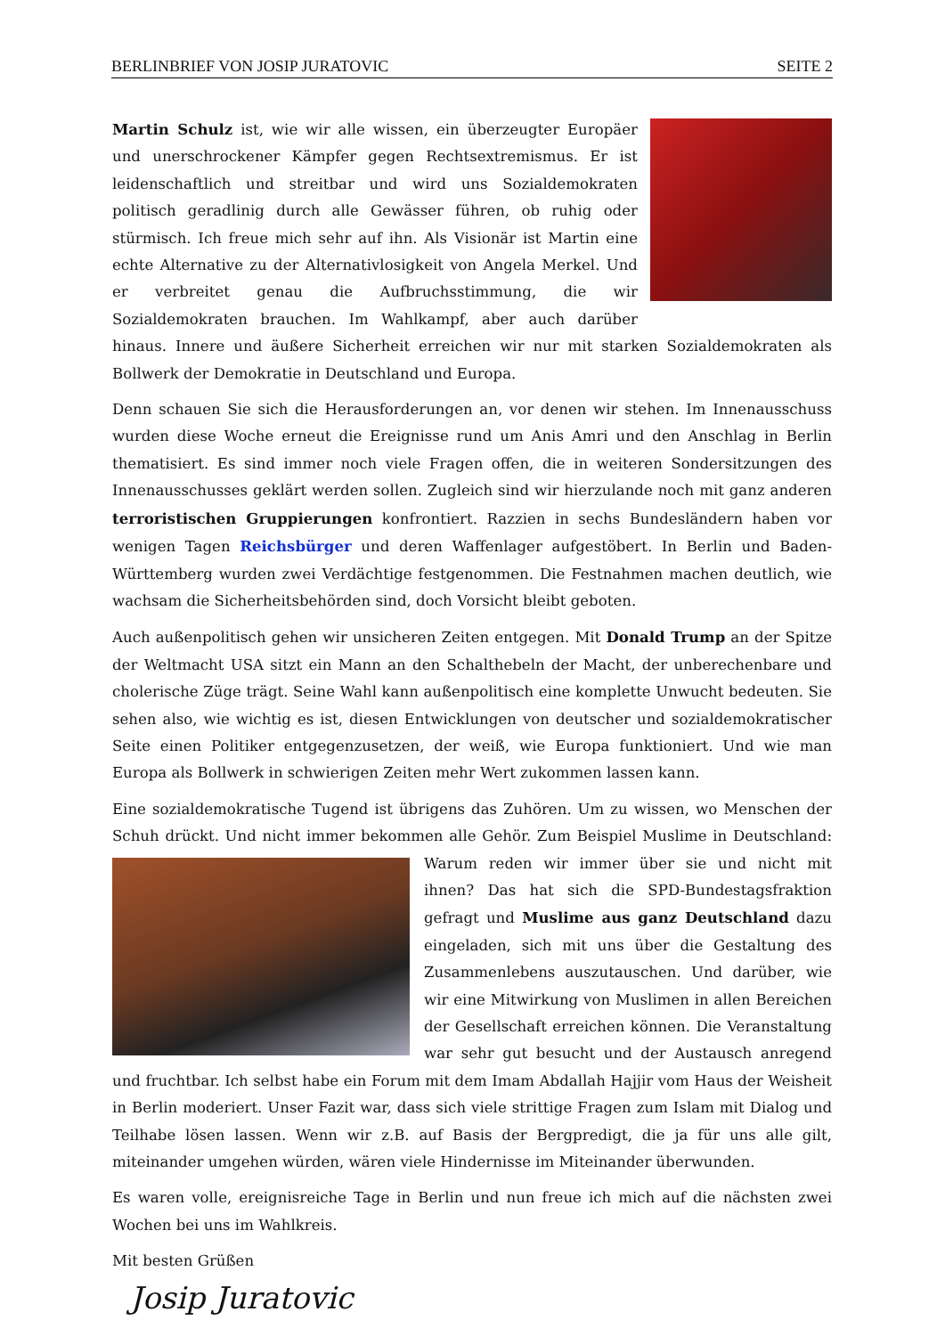BERLINBRIEF VON JOSIP JURATOVIC SEITE 2
Martin Schulz ist, wie wir alle wissen, ein überzeugter Europäer und unerschrockener Kämpfer gegen Rechtsextremismus. Er ist leidenschaftlich und streitbar und wird uns Sozialdemokraten politisch geradlinig durch alle Gewässer führen, ob ruhig oder stürmisch. Ich freue mich sehr auf ihn. Als Visionär ist Martin eine echte Alternative zu der Alternativlosigkeit von Angela Merkel. Und er verbreitet genau die Aufbruchsstimmung, die wir Sozialdemokraten brauchen. Im Wahlkampf, aber auch darüber hinaus. Innere und äußere Sicherheit erreichen wir nur mit starken Sozialdemokraten als Bollwerk der Demokratie in Deutschland und Europa.
Denn schauen Sie sich die Herausforderungen an, vor denen wir stehen. Im Innenausschuss wurden diese Woche erneut die Ereignisse rund um Anis Amri und den Anschlag in Berlin thematisiert. Es sind immer noch viele Fragen offen, die in weiteren Sondersitzungen des Innenausschusses geklärt werden sollen. Zugleich sind wir hierzulande noch mit ganz anderen terroristischen Gruppierungen konfrontiert. Razzien in sechs Bundesländern haben vor wenigen Tagen Reichsbürger und deren Waffenlager aufgestöbert. In Berlin und Baden-Württemberg wurden zwei Verdächtige festgenommen. Die Festnahmen machen deutlich, wie wachsam die Sicherheitsbehörden sind, doch Vorsicht bleibt geboten.
Auch außenpolitisch gehen wir unsicheren Zeiten entgegen. Mit Donald Trump an der Spitze der Weltmacht USA sitzt ein Mann an den Schalthebeln der Macht, der unberechenbare und cholerische Züge trägt. Seine Wahl kann außenpolitisch eine komplette Unwucht bedeuten. Sie sehen also, wie wichtig es ist, diesen Entwicklungen von deutscher und sozialdemokratischer Seite einen Politiker entgegenzusetzen, der weiß, wie Europa funktioniert. Und wie man Europa als Bollwerk in schwierigen Zeiten mehr Wert zukommen lassen kann.
Eine sozialdemokratische Tugend ist übrigens das Zuhören. Um zu wissen, wo Menschen der Schuh drückt. Und nicht immer bekommen alle Gehör. Zum Beispiel Muslime in Deutschland: Warum reden wir immer über sie und nicht mit ihnen? Das hat sich die SPD-Bundestagsfraktion gefragt und Muslime aus ganz Deutschland dazu eingeladen, sich mit uns über die Gestaltung des Zusammenlebens auszutauschen. Und darüber, wie wir eine Mitwirkung von Muslimen in allen Bereichen der Gesellschaft erreichen können. Die Veranstaltung war sehr gut besucht und der Austausch anregend und fruchtbar. Ich selbst habe ein Forum mit dem Imam Abdallah Hajjir vom Haus der Weisheit in Berlin moderiert. Unser Fazit war, dass sich viele strittige Fragen zum Islam mit Dialog und Teilhabe lösen lassen. Wenn wir z.B. auf Basis der Bergpredigt, die ja für uns alle gilt, miteinander umgehen würden, wären viele Hindernisse im Miteinander überwunden.
Es waren volle, ereignisreiche Tage in Berlin und nun freue ich mich auf die nächsten zwei Wochen bei uns im Wahlkreis.
Mit besten Grüßen
Josip Juratovic